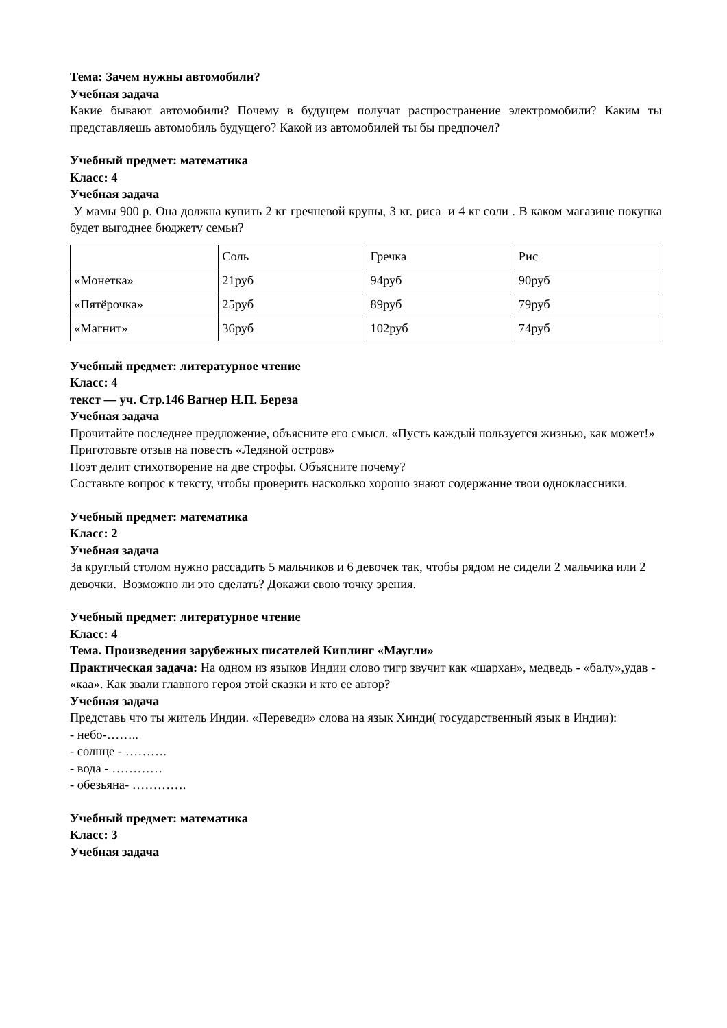Тема: Зачем нужны автомобили?
Учебная задача
Какие бывают автомобили? Почему в будущем получат распространение электромобили? Каким ты представляешь автомобиль будущего? Какой из автомобилей ты бы предпочел?
Учебный предмет: математика
Класс: 4
Учебная задача
У мамы 900 р. Она должна купить 2 кг гречневой крупы, 3 кг. риса и 4 кг соли . В каком магазине покупка будет выгоднее бюджету семьи?
| | Соль | Гречка | Рис |
| «Монетка» | 21руб | 94руб | 90руб |
| «Пятёрочка» | 25руб | 89руб | 79руб |
| «Магнит» | 36руб | 102руб | 74руб |
Учебный предмет: литературное чтение
Класс: 4
текст — уч. Стр.146 Вагнер Н.П. Береза
Учебная задача
Прочитайте последнее предложение, объясните его смысл. «Пусть каждый пользуется жизнью, как может!»
Приготовьте отзыв на повесть «Ледяной остров»
Поэт делит стихотворение на две строфы. Объясните почему?
Составьте вопрос к тексту, чтобы проверить насколько хорошо знают содержание твои одноклассники.
Учебный предмет: математика
Класс: 2
Учебная задача
За круглый столом нужно рассадить 5 мальчиков и 6 девочек так, чтобы рядом не сидели 2 мальчика или 2 девочки. Возможно ли это сделать? Докажи свою точку зрения.
Учебный предмет: литературное чтение
Класс: 4
Тема. Произведения зарубежных писателей Киплинг «Маугли»
Практическая задача: На одном из языков Индии слово тигр звучит как «шархан», медведь - «балу»,удав - «каа». Как звали главного героя этой сказки и кто ее автор?
Учебная задача
Представь что ты житель Индии. «Переведи» слова на язык Хинди( государственный язык в Индии):
- небо-……..
- солнце - ……….
- вода - …………
- обезьяна- ………….
Учебный предмет: математика
Класс: 3
Учебная задача